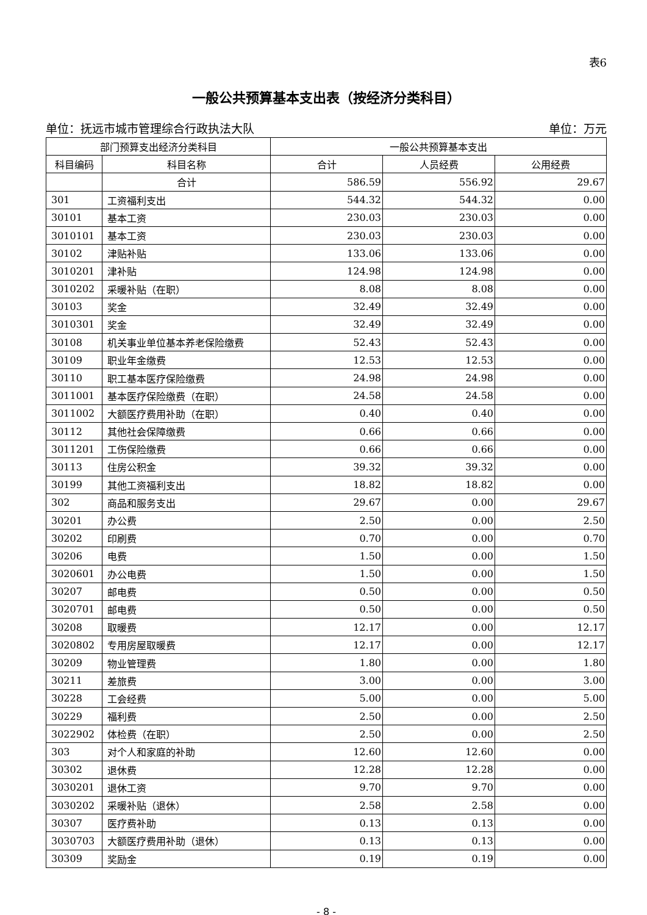表6
一般公共预算基本支出表（按经济分类科目）
单位：抚远市城市管理综合行政执法大队 单位：万元
| 部门预算支出经济分类科目 | | 一般公共预算基本支出 | | |
| --- | --- | --- | --- | --- |
| 科目编码 | 科目名称 | 合计 | 人员经费 | 公用经费 |
| | 合计 | 586.59 | 556.92 | 29.67 |
| 301 | 工资福利支出 | 544.32 | 544.32 | 0.00 |
| 30101 | 基本工资 | 230.03 | 230.03 | 0.00 |
| 3010101 | 基本工资 | 230.03 | 230.03 | 0.00 |
| 30102 | 津贴补贴 | 133.06 | 133.06 | 0.00 |
| 3010201 | 津补贴 | 124.98 | 124.98 | 0.00 |
| 3010202 | 采暖补贴（在职） | 8.08 | 8.08 | 0.00 |
| 30103 | 奖金 | 32.49 | 32.49 | 0.00 |
| 3010301 | 奖金 | 32.49 | 32.49 | 0.00 |
| 30108 | 机关事业单位基本养老保险缴费 | 52.43 | 52.43 | 0.00 |
| 30109 | 职业年金缴费 | 12.53 | 12.53 | 0.00 |
| 30110 | 职工基本医疗保险缴费 | 24.98 | 24.98 | 0.00 |
| 3011001 | 基本医疗保险缴费（在职） | 24.58 | 24.58 | 0.00 |
| 3011002 | 大额医疗费用补助（在职） | 0.40 | 0.40 | 0.00 |
| 30112 | 其他社会保障缴费 | 0.66 | 0.66 | 0.00 |
| 3011201 | 工伤保险缴费 | 0.66 | 0.66 | 0.00 |
| 30113 | 住房公积金 | 39.32 | 39.32 | 0.00 |
| 30199 | 其他工资福利支出 | 18.82 | 18.82 | 0.00 |
| 302 | 商品和服务支出 | 29.67 | 0.00 | 29.67 |
| 30201 | 办公费 | 2.50 | 0.00 | 2.50 |
| 30202 | 印刷费 | 0.70 | 0.00 | 0.70 |
| 30206 | 电费 | 1.50 | 0.00 | 1.50 |
| 3020601 | 办公电费 | 1.50 | 0.00 | 1.50 |
| 30207 | 邮电费 | 0.50 | 0.00 | 0.50 |
| 3020701 | 邮电费 | 0.50 | 0.00 | 0.50 |
| 30208 | 取暖费 | 12.17 | 0.00 | 12.17 |
| 3020802 | 专用房屋取暖费 | 12.17 | 0.00 | 12.17 |
| 30209 | 物业管理费 | 1.80 | 0.00 | 1.80 |
| 30211 | 差旅费 | 3.00 | 0.00 | 3.00 |
| 30228 | 工会经费 | 5.00 | 0.00 | 5.00 |
| 30229 | 福利费 | 2.50 | 0.00 | 2.50 |
| 3022902 | 体检费（在职） | 2.50 | 0.00 | 2.50 |
| 303 | 对个人和家庭的补助 | 12.60 | 12.60 | 0.00 |
| 30302 | 退休费 | 12.28 | 12.28 | 0.00 |
| 3030201 | 退休工资 | 9.70 | 9.70 | 0.00 |
| 3030202 | 采暖补贴（退休） | 2.58 | 2.58 | 0.00 |
| 30307 | 医疗费补助 | 0.13 | 0.13 | 0.00 |
| 3030703 | 大额医疗费用补助（退休） | 0.13 | 0.13 | 0.00 |
| 30309 | 奖励金 | 0.19 | 0.19 | 0.00 |
- 8 -